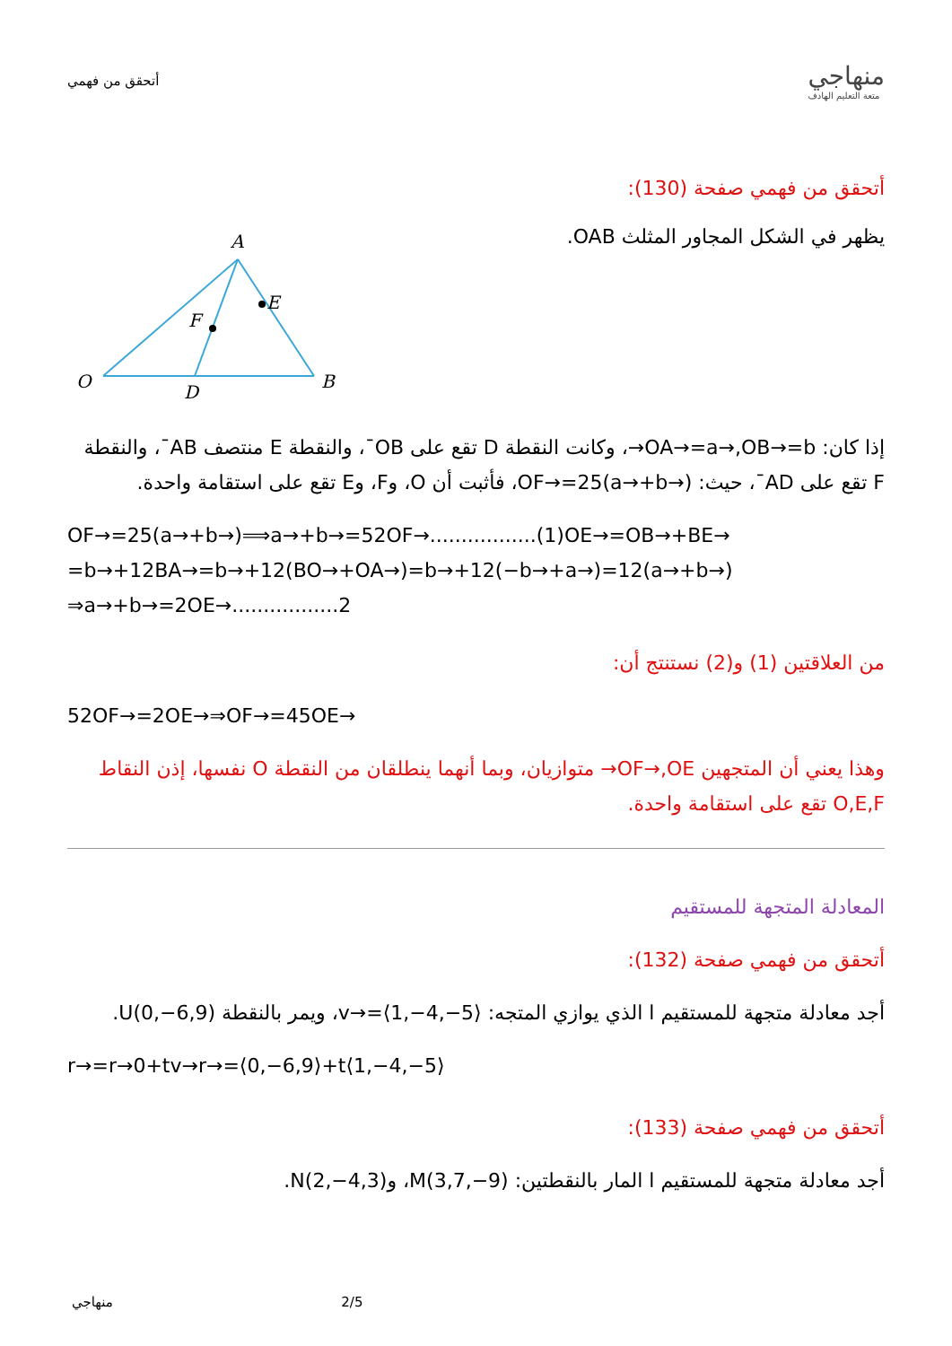أتحقق من فهمي
منهاجي
متعة التعليم الهادف
أتحقق من فهمي صفحة (130):
يظهر في الشكل المجاور المثلث OAB.
A
E
F
O
D
B
إذا كان: OA→=a→,OB→=b→، وكانت النقطة D تقع على OB¯، والنقطة E منتصف AB¯، والنقطة F تقع على AD¯، حيث: OF→=25(a→+b→)، فأثبت أن O، وF، وE تقع على استقامة واحدة.
OF→=25(a→+b→)⟹a→+b→=52OF→.................(1)OE→=OB→+BE→ =b→+12BA→=b→+12(BO→+OA→)=b→+12(−b→+a→)=12(a→+b→) ⇒a→+b→=2OE→.................2
من العلاقتين (1) و(2) نستنتج أن:
52OF→=2OE→⇒OF→=45OE→
وهذا يعني أن المتجهين OF→,OE→ متوازيان، وبما أنهما ينطلقان من النقطة O نفسها، إذن النقاط O,E,F تقع على استقامة واحدة.
المعادلة المتجهة للمستقيم
أتحقق من فهمي صفحة (132):
أجد معادلة متجهة للمستقيم l الذي يوازي المتجه: v→=⟨1,−4,−5⟩، ويمر بالنقطة U(0,−6,9).
r→=r→0+tv→r→=⟨0,−6,9⟩+t⟨1,−4,−5⟩
أتحقق من فهمي صفحة (133):
أجد معادلة متجهة للمستقيم l المار بالنقطتين: M(3,7,−9)، وN(2,−4,3).
منهاجي 2/5